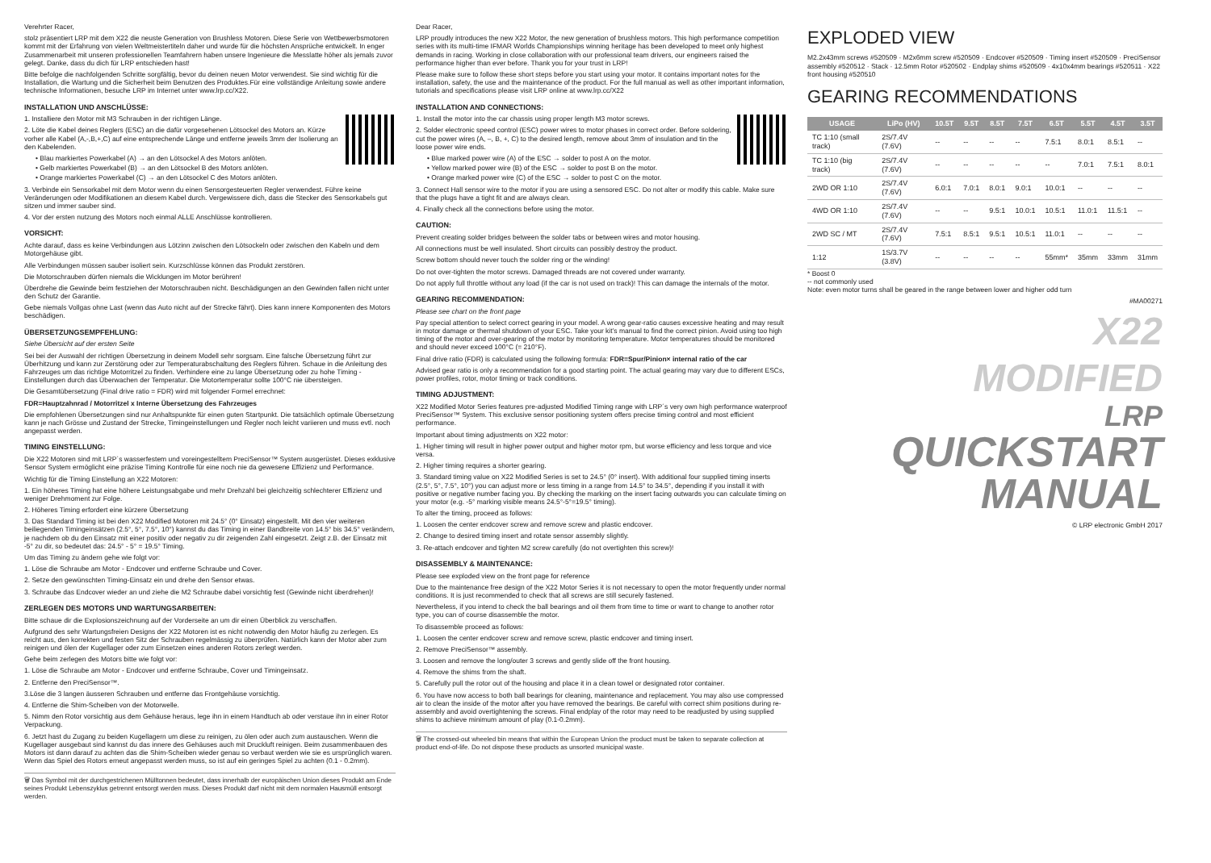Verehrter Racer,
stolz präsentiert LRP mit dem X22 die neuste Generation von Brushless Motoren. Diese Serie von Wettbewerbsmotoren kommt mit der Erfahrung von vielen Weltmeistertiteln daher und wurde für die höchsten Ansprüche entwickelt. In enger Zusammenarbeit mit unseren professionellen Teamfahrern haben unsere Ingenieure die Messlatte höher als jemals zuvor gelegt. Danke, dass du dich für LRP entschieden hast!
Bitte befolge die nachfolgenden Schritte sorgfältig, bevor du deinen neuen Motor verwendest. Sie sind wichtig für die Installation, die Wartung und die Sicherheit beim Benutzen des Produktes.Für eine vollständige Anleitung sowie andere technische Informationen, besuche LRP im Internet unter www.lrp.cc/X22.
INSTALLATION UND ANSCHLÜSSE:
1. Installiere den Motor mit M3 Schrauben in der richtigen Länge.
2. Löte die Kabel deines Reglers (ESC) an die dafür vorgesehenen Lötsockel des Motors an. Kürze vorher alle Kabel (A,-,B,+,C) auf eine entsprechende Länge und entferne jeweils 3mm der Isolierung an den Kabelenden.
• Blau markiertes Powerkabel (A) → an den Lötsockel A des Motors anlöten.
• Gelb markiertes Powerkabel (B) → an den Lötsockel B des Motors anlöten.
• Orange markiertes Powerkabel (C) → an den Lötsockel C des Motors anlöten.
3. Verbinde ein Sensorkabel mit dem Motor wenn du einen Sensorgesteuerten Regler verwendest. Führe keine Veränderungen oder Modifikationen an diesem Kabel durch. Vergewissere dich, dass die Stecker des Sensorkabels gut sitzen und immer sauber sind.
4. Vor der ersten nutzung des Motors noch einmal ALLE Anschlüsse kontrollieren.
VORSICHT:
Achte darauf, dass es keine Verbindungen aus Lötzinn zwischen den Lötsockeln oder zwischen den Kabeln und dem Motorgehäuse gibt.
Alle Verbindungen müssen sauber isoliert sein. Kurzschlüsse können das Produkt zerstören.
Die Motorschrauben dürfen niemals die Wicklungen im Motor berühren!
Überdrehe die Gewinde beim festziehen der Motorschrauben nicht. Beschädigungen an den Gewinden fallen nicht unter den Schutz der Garantie.
Gebe niemals Vollgas ohne Last (wenn das Auto nicht auf der Strecke fährt). Dies kann innere Komponenten des Motors beschädigen.
ÜBERSETZUNGSEMPFEHLUNG:
Siehe Übersicht auf der ersten Seite
Sei bei der Auswahl der richtigen Übersetzung in deinem Modell sehr sorgsam. Eine falsche Übersetzung führt zur Überhitzung und kann zur Zerstörung oder zur Temperaturabschaltung des Reglers führen. Schaue in die Anleitung des Fahrzeuges um das richtige Motorritzel zu finden. Verhindere eine zu lange Übersetzung oder zu hohe Timing - Einstellungen durch das Überwachen der Temperatur. Die Motortemperatur sollte 100°C nie übersteigen.
Die Gesamtübersetzung (Final drive ratio = FDR) wird mit folgender Formel errechnet:
FDR=Hauptzahnrad / Motorritzel x Interne Übersetzung des Fahrzeuges
Die empfohlenen Übersetzungen sind nur Anhaltspunkte für einen guten Startpunkt. Die tatsächlich optimale Übersetzung kann je nach Grösse und Zustand der Strecke, Timingeinstellungen und Regler noch leicht variieren und muss evtl. noch angepasst werden.
TIMING EINSTELLUNG:
Die X22 Motoren sind mit LRP`s wasserfestem und voreingestelltem PreciSensor™ System ausgerüstet. Dieses exklusive Sensor System ermöglicht eine präzise Timing Kontrolle für eine noch nie da gewesene Effizienz und Performance.
Wichtig für die Timing Einstellung an X22 Motoren:
1. Ein höheres Timing hat eine höhere Leistungsabgabe und mehr Drehzahl bei gleichzeitig schlechterer Effizienz und weniger Drehmoment zur Folge.
2. Höheres Timing erfordert eine kürzere Übersetzung
3. Das Standard Timing ist bei den X22 Modified Motoren mit 24.5° (0° Einsatz) eingestellt. Mit den vier weiteren beiliegenden Timingeinsätzen (2.5°, 5°, 7.5°, 10°) kannst du das Timing in einer Bandbreite von 14.5° bis 34.5° verändern, je nachdem ob du den Einsatz mit einer positiv oder negativ zu dir zeigenden Zahl eingesetzt. Zeigt z.B. der Einsatz mit -5° zu dir, so bedeutet das: 24.5° - 5° = 19.5° Timing.
Um das Timing zu ändern gehe wie folgt vor:
1. Löse die Schraube am Motor - Endcover und entferne Schraube und Cover.
2. Setze den gewünschten Timing-Einsatz ein und drehe den Sensor etwas.
3. Schraube das Endcover wieder an und ziehe die M2 Schraube dabei vorsichtig fest (Gewinde nicht überdrehen)!
ZERLEGEN DES MOTORS UND WARTUNGSARBEITEN:
Bitte schaue dir die Explosionszeichnung auf der Vorderseite an um dir einen Überblick zu verschaffen.
Aufgrund des sehr Wartungsfreien Designs der X22 Motoren ist es nicht notwendig den Motor häufig zu zerlegen. Es reicht aus, den korrekten und festen Sitz der Schrauben regelmässig zu überprüfen. Natürlich kann der Motor aber zum reinigen und ölen der Kugellager oder zum Einsetzen eines anderen Rotors zerlegt werden.
Gehe beim zerlegen des Motors bitte wie folgt vor:
1. Löse die Schraube am Motor - Endcover und entferne Schraube, Cover und Timingeinsatz.
2. Entferne den PreciSensor™.
3.Löse die 3 langen äusseren Schrauben und entferne das Frontgehäuse vorsichtig.
4. Entferne die Shim-Scheiben von der Motorwelle.
5. Nimm den Rotor vorsichtig aus dem Gehäuse heraus, lege ihn in einem Handtuch ab oder verstaue ihn in einer Rotor Verpackung.
6. Jetzt hast du Zugang zu beiden Kugellagern um diese zu reinigen, zu ölen oder auch zum austauschen. Wenn die Kugellager ausgebaut sind kannst du das innere des Gehäuses auch mit Druckluft reinigen. Beim zusammenbauen des Motors ist dann darauf zu achten das die Shim-Scheiben wieder genau so verbaut werden wie sie es ursprünglich waren. Wenn das Spiel des Rotors erneut angepasst werden muss, so ist auf ein geringes Spiel zu achten (0.1 - 0.2mm).
🗑 Das Symbol mit der durchgestrichenen Mülltonnen bedeutet, dass innerhalb der europäischen Union dieses Produkt am Ende seines Produkt Lebenszyklus getrennt entsorgt werden muss. Dieses Produkt darf nicht mit dem normalen Hausmüll entsorgt werden.
Dear Racer,
LRP proudly introduces the new X22 Motor, the new generation of brushless motors. This high performance competition series with its multi-time IFMAR Worlds Championships winning heritage has been developed to meet only highest demands in racing. Working in close collaboration with our professional team drivers, our engineers raised the performance higher than ever before. Thank you for your trust in LRP!
Please make sure to follow these short steps before you start using your motor. It contains important notes for the installation, safety, the use and the maintenance of the product. For the full manual as well as other important information, tutorials and specifications please visit LRP online at www.lrp.cc/X22
INSTALLATION AND CONNECTIONS:
1. Install the motor into the car chassis using proper length M3 motor screws.
2. Solder electronic speed control (ESC) power wires to motor phases in correct order. Before soldering, cut the power wires (A, –, B, +, C) to the desired length, remove about 3mm of insulation and tin the loose power wire ends.
• Blue marked power wire (A) of the ESC → solder to post A on the motor.
• Yellow marked power wire (B) of the ESC → solder to post B on the motor.
• Orange marked power wire (C) of the ESC → solder to post C on the motor.
3. Connect Hall sensor wire to the motor if you are using a sensored ESC. Do not alter or modify this cable. Make sure that the plugs have a tight fit and are always clean.
4. Finally check all the connections before using the motor.
CAUTION:
Prevent creating solder bridges between the solder tabs or between wires and motor housing.
All connections must be well insulated. Short circuits can possibly destroy the product.
Screw bottom should never touch the solder ring or the winding!
Do not over-tighten the motor screws. Damaged threads are not covered under warranty.
Do not apply full throttle without any load (if the car is not used on track)! This can damage the internals of the motor.
GEARING RECOMMENDATION:
Please see chart on the front page
Pay special attention to select correct gearing in your model. A wrong gear-ratio causes excessive heating and may result in motor damage or thermal shutdown of your ESC. Take your kit’s manual to find the correct pinion. Avoid using too high timing of the motor and over-gearing of the motor by monitoring temperature. Motor temperatures should be monitored and should never exceed 100°C (= 210°F).
Final drive ratio (FDR) is calculated using the following formula: FDR=Spur/Pinion× internal ratio of the car
Advised gear ratio is only a recommendation for a good starting point. The actual gearing may vary due to different ESCs, power profiles, rotor, motor timing or track conditions.
TIMING ADJUSTMENT:
X22 Modified Motor Series features pre-adjusted Modified Timing range with LRP´s very own high performance waterproof PreciSensor™ System. This exclusive sensor positioning system offers precise timing control and most efficient performance.
Important about timing adjustments on X22 motor:
1. Higher timing will result in higher power output and higher motor rpm, but worse efficiency and less torque and vice versa.
2. Higher timing requires a shorter gearing.
3. Standard timing value on X22 Modified Series is set to 24.5° (0° insert). With additional four supplied timing inserts (2.5°, 5°, 7.5°, 10°) you can adjust more or less timing in a range from 14.5° to 34.5°, depending if you install it with positive or negative number facing you. By checking the marking on the insert facing outwards you can calculate timing on your motor (e.g. -5° marking visible means 24.5°-5°=19.5° timing).
To alter the timing, proceed as follows:
1. Loosen the center endcover screw and remove screw and plastic endcover.
2. Change to desired timing insert and rotate sensor assembly slightly.
3. Re-attach endcover and tighten M2 screw carefully (do not overtighten this screw)!
DISASSEMBLY & MAINTENANCE:
Please see exploded view on the front page for reference
Due to the maintenance free design of the X22 Motor Series it is not necessary to open the motor frequently under normal conditions. It is just recommended to check that all screws are still securely fastened.
Nevertheless, if you intend to check the ball bearings and oil them from time to time or want to change to another rotor type, you can of course disassemble the motor.
To disassemble proceed as follows:
1. Loosen the center endcover screw and remove screw, plastic endcover and timing insert.
2. Remove PreciSensor™ assembly.
3. Loosen and remove the long/outer 3 screws and gently slide off the front housing.
4. Remove the shims from the shaft.
5. Carefully pull the rotor out of the housing and place it in a clean towel or designated rotor container.
6. You have now access to both ball bearings for cleaning, maintenance and replacement. You may also use compressed air to clean the inside of the motor after you have removed the bearings. Be careful with correct shim positions during re-assembly and avoid overtightening the screws. Final endplay of the rotor may need to be readjusted by using supplied shims to achieve minimum amount of play (0.1-0.2mm).
🗑 The crossed-out wheeled bin means that within the European Union the product must be taken to separate collection at product end-of-life. Do not dispose these products as unsorted municipal waste.
EXPLODED VIEW
M2.2x43mm screws #520509 · M2x6mm screw #520509 · Endcover #520509 · Timing insert #520509 · PreciSensor assembly #520512 · Stack · 12.5mm Rotor #520502 · Endplay shims #520509 · 4x10x4mm bearings #520511 · X22 front housing #520510
GEARING RECOMMENDATIONS
| USAGE | LiPo (HV) | 10.5T | 9.5T | 8.5T | 7.5T | 6.5T | 5.5T | 4.5T | 3.5T |
| --- | --- | --- | --- | --- | --- | --- | --- | --- | --- |
| TC 1:10 (small track) | 2S/7.4V (7.6V) | -- | -- | -- | -- | 7.5:1 | 8.0:1 | 8.5:1 | -- |
| TC 1:10 (big track) | 2S/7.4V (7.6V) | -- | -- | -- | -- | -- | 7.0:1 | 7.5:1 | 8.0:1 |
| 2WD OR 1:10 | 2S/7.4V (7.6V) | 6.0:1 | 7.0:1 | 8.0:1 | 9.0:1 | 10.0:1 | -- | -- | -- |
| 4WD OR 1:10 | 2S/7.4V (7.6V) | -- | -- | 9.5:1 | 10.0:1 | 10.5:1 | 11.0:1 | 11.5:1 | -- |
| 2WD SC / MT | 2S/7.4V (7.6V) | 7.5:1 | 8.5:1 | 9.5:1 | 10.5:1 | 11.0:1 | -- | -- | -- |
| 1:12 | 1S/3.7V (3.8V) | -- | -- | -- | -- | 55mm* | 35mm | 33mm | 31mm |
* Boost 0
-- not commonly used
Note: even motor turns shall be geared in the range between lower and higher odd turn
#MA00271
X22
MODIFIED
LRP
QUICKSTART
MANUAL
© LRP electronic GmbH 2017